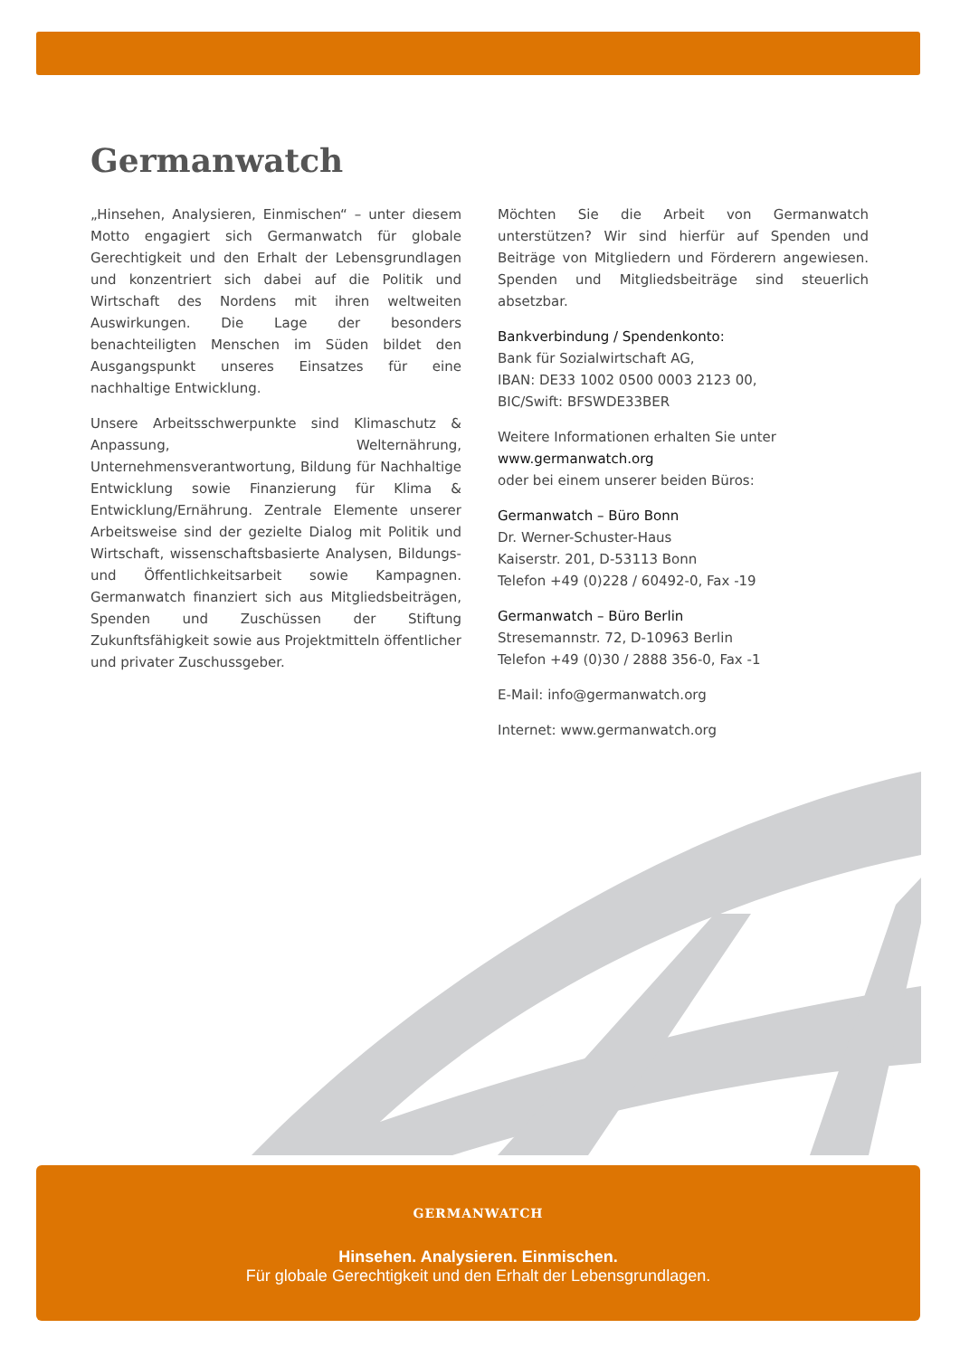Germanwatch
„Hinsehen, Analysieren, Einmischen“ – unter diesem Motto engagiert sich Germanwatch für globale Gerechtigkeit und den Erhalt der Lebensgrundlagen und konzentriert sich dabei auf die Politik und Wirtschaft des Nordens mit ihren weltweiten Auswirkungen. Die Lage der besonders benachteiligten Menschen im Süden bildet den Ausgangspunkt unseres Einsatzes für eine nachhaltige Entwicklung.
Unsere Arbeitsschwerpunkte sind Klimaschutz & Anpassung, Welternährung, Unternehmensverantwortung, Bildung für Nachhaltige Entwicklung sowie Finanzierung für Klima & Entwicklung/Ernährung. Zentrale Elemente unserer Arbeitsweise sind der gezielte Dialog mit Politik und Wirtschaft, wissenschaftsbasierte Analysen, Bildungs- und Öffentlichkeitsarbeit sowie Kampagnen. Germanwatch finanziert sich aus Mitgliedsbeiträgen, Spenden und Zuschüssen der Stiftung Zukunftsfähigkeit sowie aus Projektmitteln öffentlicher und privater Zuschussgeber.
Möchten Sie die Arbeit von Germanwatch unterstützen? Wir sind hierfür auf Spenden und Beiträge von Mitgliedern und Förderern angewiesen. Spenden und Mitgliedsbeiträge sind steuerlich absetzbar.
Bankverbindung / Spendenkonto:
Bank für Sozialwirtschaft AG,
IBAN: DE33 1002 0500 0003 2123 00,
BIC/Swift: BFSWDE33BER
Weitere Informationen erhalten Sie unter
www.germanwatch.org
oder bei einem unserer beiden Büros:
Germanwatch – Büro Bonn
Dr. Werner-Schuster-Haus
Kaiserstr. 201, D-53113 Bonn
Telefon +49 (0)228 / 60492-0, Fax -19
Germanwatch – Büro Berlin
Stresemannstr. 72, D-10963 Berlin
Telefon +49 (0)30 / 2888 356-0, Fax -1
E-Mail: info@germanwatch.org
Internet: www.germanwatch.org
GERMANWATCH
Hinsehen. Analysieren. Einmischen.
Für globale Gerechtigkeit und den Erhalt der Lebensgrundlagen.